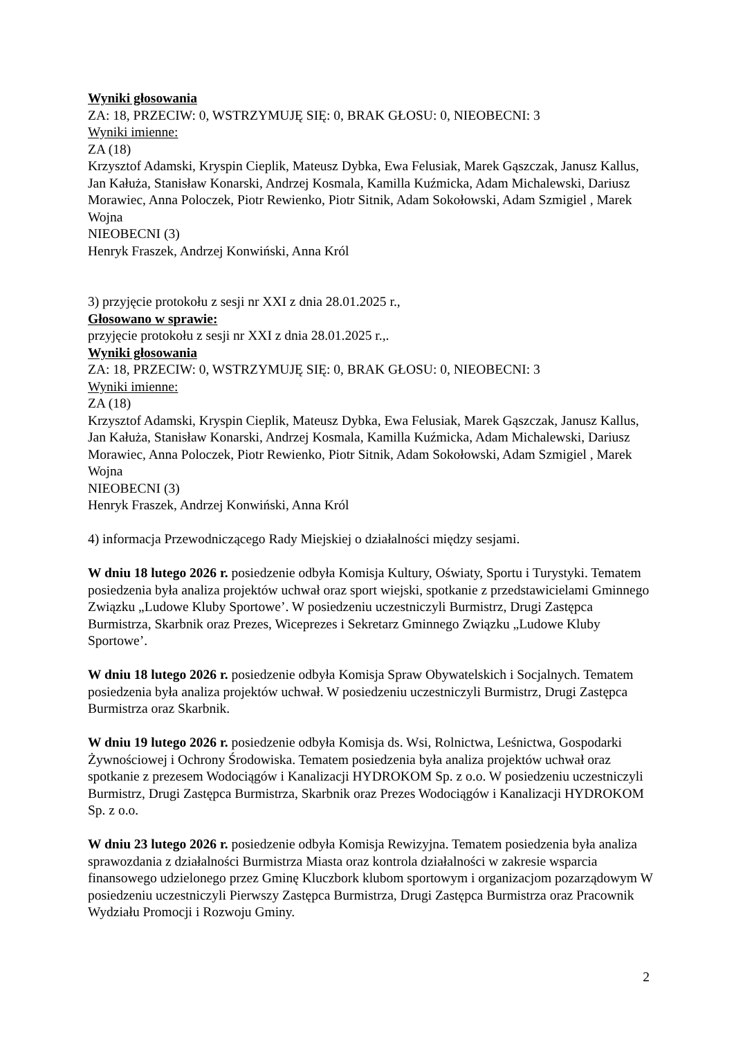Wyniki głosowania
ZA: 18, PRZECIW: 0, WSTRZYMUJĘ SIĘ: 0, BRAK GŁOSU: 0, NIEOBECNI: 3
Wyniki imienne:
ZA (18)
Krzysztof Adamski, Kryspin Cieplik, Mateusz Dybka, Ewa Felusiak, Marek Gąszczak, Janusz Kallus, Jan Kałuża, Stanisław Konarski, Andrzej Kosmala, Kamilla Kuźmicka, Adam Michalewski, Dariusz Morawiec, Anna Poloczek, Piotr Rewienko, Piotr Sitnik, Adam Sokołowski, Adam Szmigiel , Marek Wojna
NIEOBECNI (3)
Henryk Fraszek, Andrzej Konwiński, Anna Król
3) przyjęcie protokołu z sesji nr XXI z dnia 28.01.2025 r.,
Głosowano w sprawie:
przyjęcie protokołu z sesji nr XXI z dnia 28.01.2025 r.,.
Wyniki głosowania
ZA: 18, PRZECIW: 0, WSTRZYMUJĘ SIĘ: 0, BRAK GŁOSU: 0, NIEOBECNI: 3
Wyniki imienne:
ZA (18)
Krzysztof Adamski, Kryspin Cieplik, Mateusz Dybka, Ewa Felusiak, Marek Gąszczak, Janusz Kallus, Jan Kałuża, Stanisław Konarski, Andrzej Kosmala, Kamilla Kuźmicka, Adam Michalewski, Dariusz Morawiec, Anna Poloczek, Piotr Rewienko, Piotr Sitnik, Adam Sokołowski, Adam Szmigiel , Marek Wojna
NIEOBECNI (3)
Henryk Fraszek, Andrzej Konwiński, Anna Król
4) informacja Przewodniczącego Rady Miejskiej o działalności między sesjami.
W dniu 18 lutego 2026 r. posiedzenie odbyła Komisja Kultury, Oświaty, Sportu i Turystyki. Tematem posiedzenia była analiza projektów uchwał oraz sport wiejski, spotkanie z przedstawicielami Gminnego Związku „Ludowe Kluby Sportowe’. W posiedzeniu uczestniczyli Burmistrz, Drugi Zastępca Burmistrza, Skarbnik oraz Prezes, Wiceprezes i Sekretarz Gminnego Związku „Ludowe Kluby Sportowe’.
W dniu 18 lutego 2026 r. posiedzenie odbyła Komisja Spraw Obywatelskich i Socjalnych. Tematem posiedzenia była analiza projektów uchwał. W posiedzeniu uczestniczyli Burmistrz, Drugi Zastępca Burmistrza oraz Skarbnik.
W dniu 19 lutego 2026 r. posiedzenie odbyła Komisja ds. Wsi, Rolnictwa, Leśnictwa, Gospodarki Żywnościowej i Ochrony Środowiska. Tematem posiedzenia była analiza projektów uchwał oraz spotkanie z prezesem Wodociągów i Kanalizacji HYDROKOM Sp. z o.o. W posiedzeniu uczestniczyli Burmistrz, Drugi Zastępca Burmistrza, Skarbnik oraz Prezes Wodociągów i Kanalizacji HYDROKOM Sp. z o.o.
W dniu 23 lutego 2026 r. posiedzenie odbyła Komisja Rewizyjna. Tematem posiedzenia była analiza sprawozdania z działalności Burmistrza Miasta oraz kontrola działalności w zakresie wsparcia finansowego udzielonego przez Gminę Kluczbork klubom sportowym i organizacjom pozarządowym W posiedzeniu uczestniczyli Pierwszy Zastępca Burmistrza, Drugi Zastępca Burmistrza oraz Pracownik Wydziału Promocji i Rozwoju Gminy.
2